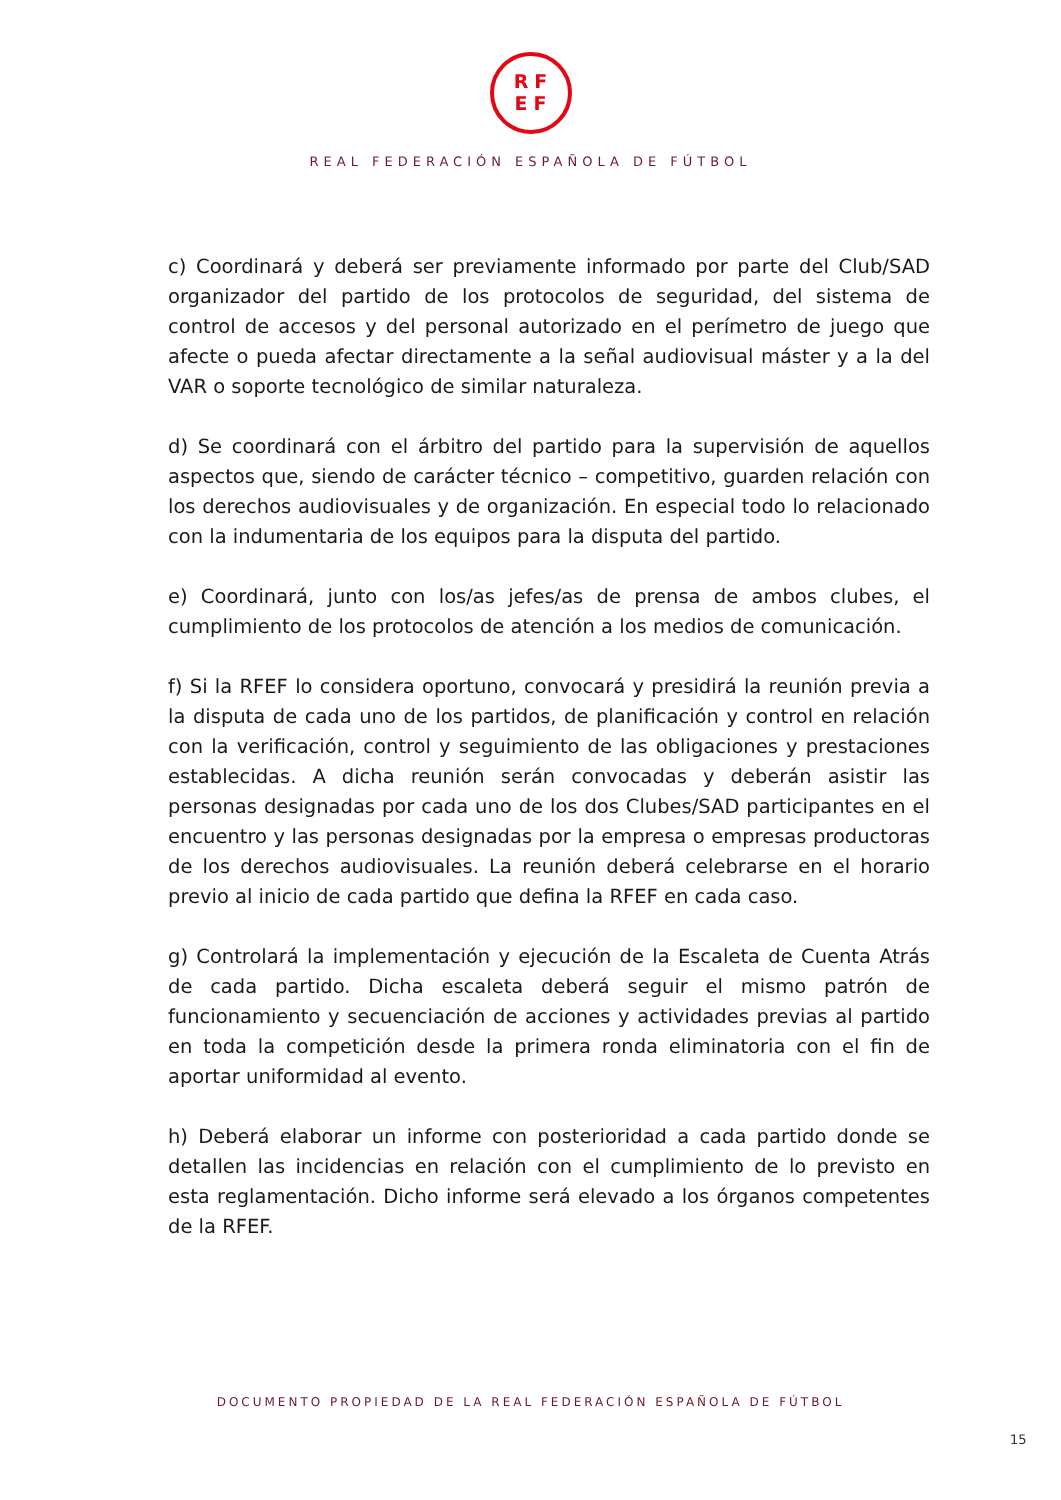RF
EF
REAL FEDERACIÓN ESPAÑOLA DE FÚTBOL
c) Coordinará y deberá ser previamente informado por parte del Club/SAD organizador del partido de los protocolos de seguridad, del sistema de control de accesos y del personal autorizado en el perímetro de juego que afecte o pueda afectar directamente a la señal audiovisual máster y a la del VAR o soporte tecnológico de similar naturaleza.
d) Se coordinará con el árbitro del partido para la supervisión de aquellos aspectos que, siendo de carácter técnico – competitivo, guarden relación con los derechos audiovisuales y de organización. En especial todo lo relacionado con la indumentaria de los equipos para la disputa del partido.
e) Coordinará, junto con los/as jefes/as de prensa de ambos clubes, el cumplimiento de los protocolos de atención a los medios de comunicación.
f) Si la RFEF lo considera oportuno, convocará y presidirá la reunión previa a la disputa de cada uno de los partidos, de planificación y control en relación con la verificación, control y seguimiento de las obligaciones y prestaciones establecidas. A dicha reunión serán convocadas y deberán asistir las personas designadas por cada uno de los dos Clubes/SAD participantes en el encuentro y las personas designadas por la empresa o empresas productoras de los derechos audiovisuales. La reunión deberá celebrarse en el horario previo al inicio de cada partido que defina la RFEF en cada caso.
g) Controlará la implementación y ejecución de la Escaleta de Cuenta Atrás de cada partido. Dicha escaleta deberá seguir el mismo patrón de funcionamiento y secuenciación de acciones y actividades previas al partido en toda la competición desde la primera ronda eliminatoria con el fin de aportar uniformidad al evento.
h) Deberá elaborar un informe con posterioridad a cada partido donde se detallen las incidencias en relación con el cumplimiento de lo previsto en esta reglamentación. Dicho informe será elevado a los órganos competentes de la RFEF.
DOCUMENTO PROPIEDAD DE LA REAL FEDERACIÓN ESPAÑOLA DE FÚTBOL
15